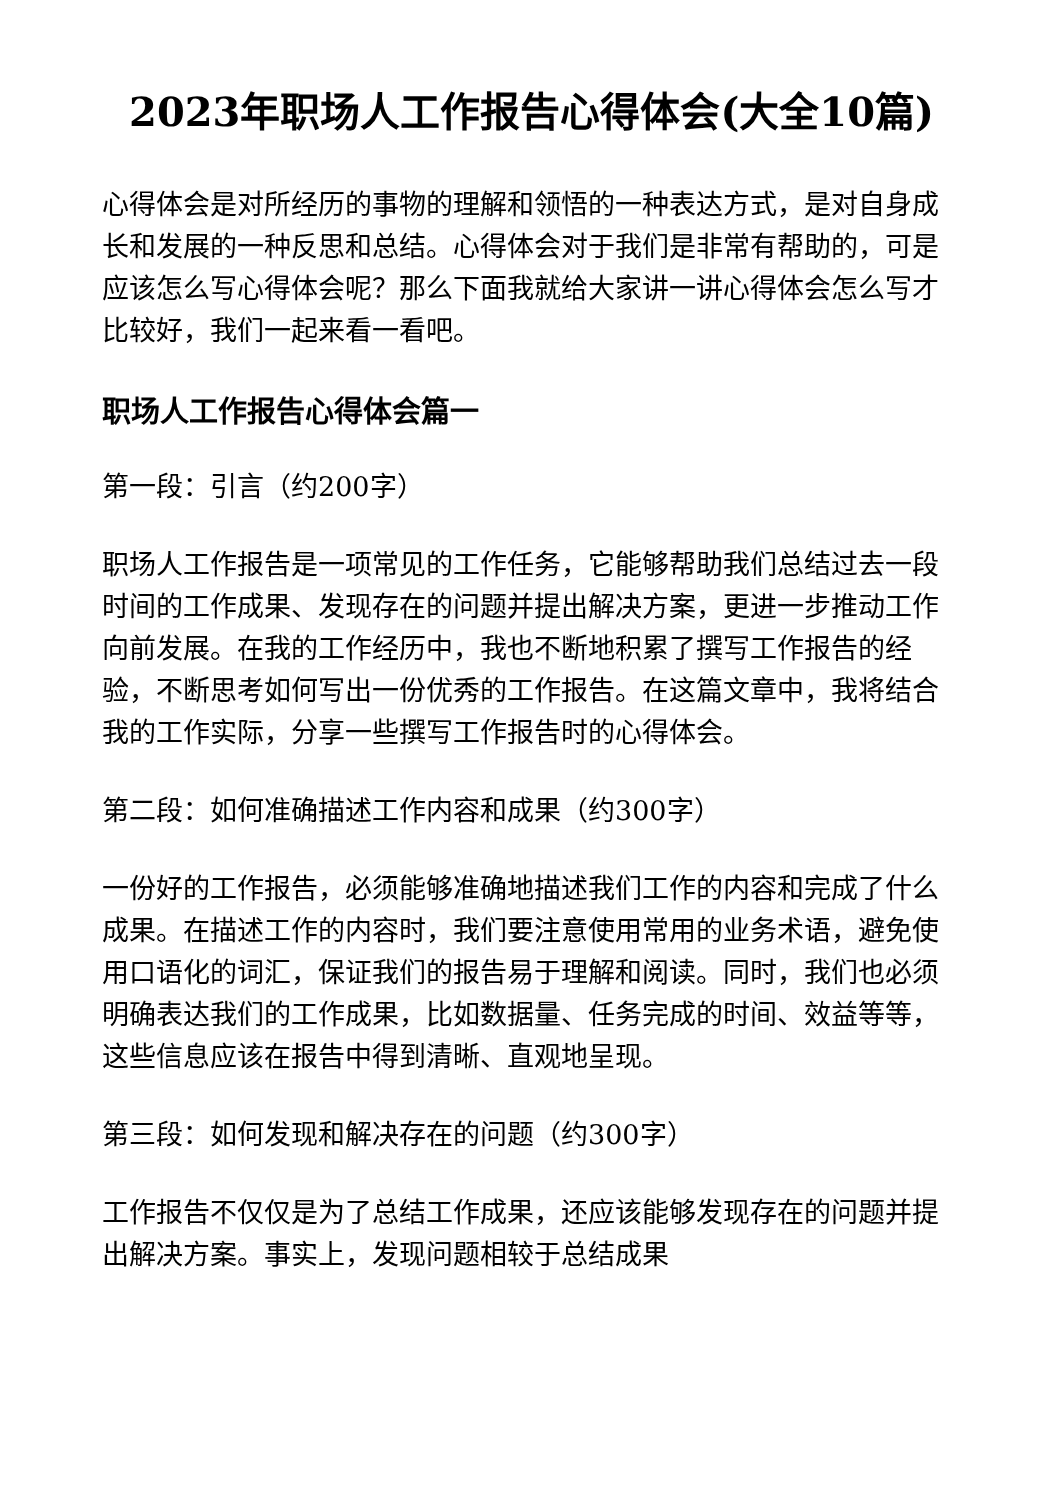2023年职场人工作报告心得体会(大全10篇)
心得体会是对所经历的事物的理解和领悟的一种表达方式，是对自身成长和发展的一种反思和总结。心得体会对于我们是非常有帮助的，可是应该怎么写心得体会呢？那么下面我就给大家讲一讲心得体会怎么写才比较好，我们一起来看一看吧。
职场人工作报告心得体会篇一
第一段：引言（约200字）
职场人工作报告是一项常见的工作任务，它能够帮助我们总结过去一段时间的工作成果、发现存在的问题并提出解决方案，更进一步推动工作向前发展。在我的工作经历中，我也不断地积累了撰写工作报告的经验，不断思考如何写出一份优秀的工作报告。在这篇文章中，我将结合我的工作实际，分享一些撰写工作报告时的心得体会。
第二段：如何准确描述工作内容和成果（约300字）
一份好的工作报告，必须能够准确地描述我们工作的内容和完成了什么成果。在描述工作的内容时，我们要注意使用常用的业务术语，避免使用口语化的词汇，保证我们的报告易于理解和阅读。同时，我们也必须明确表达我们的工作成果，比如数据量、任务完成的时间、效益等等，这些信息应该在报告中得到清晰、直观地呈现。
第三段：如何发现和解决存在的问题（约300字）
工作报告不仅仅是为了总结工作成果，还应该能够发现存在的问题并提出解决方案。事实上，发现问题相较于总结成果